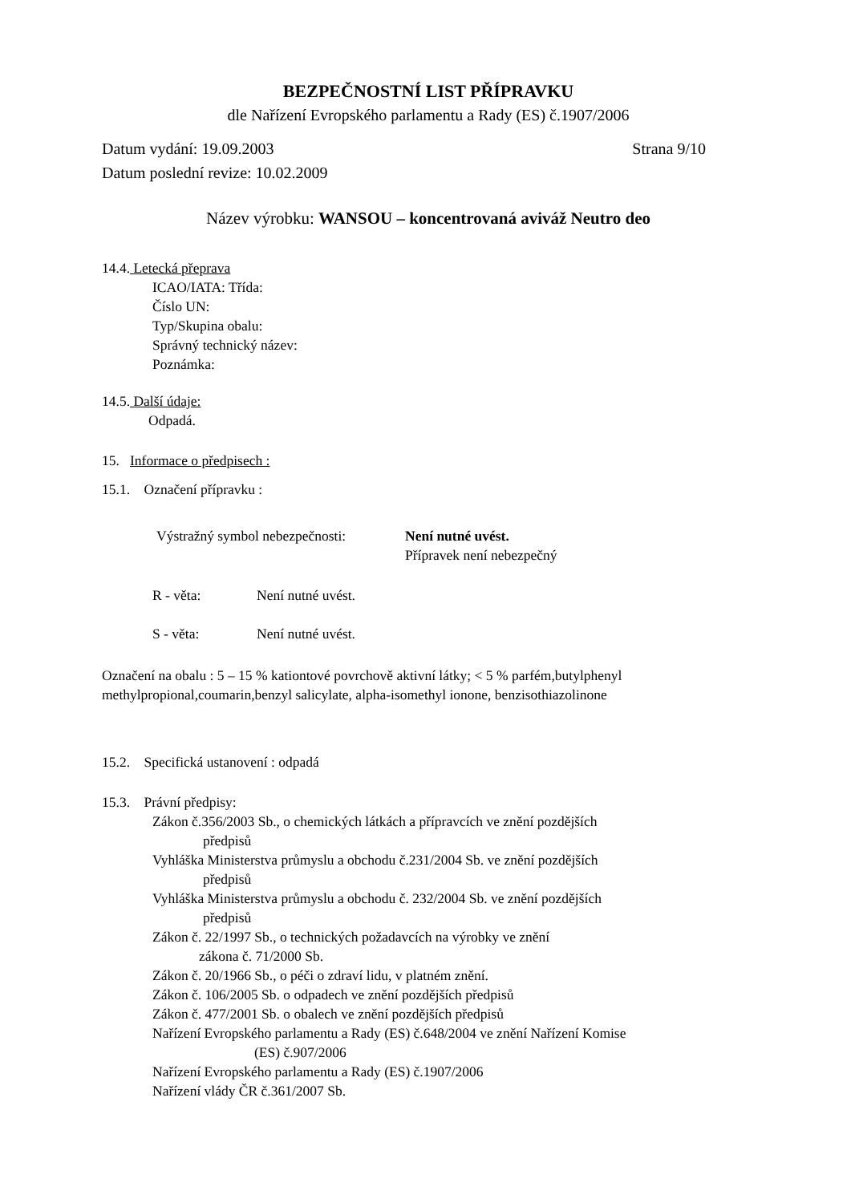BEZPEČNOSTNÍ LIST PŘÍPRAVKU
dle Nařízení Evropského parlamentu a Rady (ES) č.1907/2006
Datum vydání: 19.09.2003 Strana 9/10
Datum poslední revize: 10.02.2009
Název výrobku: WANSOU – koncentrovaná aviváž Neutro deo
14.4. Letecká přeprava
ICAO/IATA: Třída:
Číslo UN:
Typ/Skupina obalu:
Správný technický název:
Poznámka:
14.5. Další údaje:
Odpadá.
15. Informace o předpisech :
15.1. Označení přípravku :
Výstražný symbol nebezpečnosti: Není nutné uvést.
Přípravek není nebezpečný
R - věta: Není nutné uvést.
S - věta: Není nutné uvést.
Označení na obalu : 5 – 15 % kationtové povrchově aktivní látky; < 5 % parfém,butylphenyl methylpropional,coumarin,benzyl salicylate, alpha-isomethyl ionone, benzisothiazolinone
15.2. Specifická ustanovení : odpadá
15.3. Právní předpisy:
Zákon č.356/2003 Sb., o chemických látkách a přípravcích ve znění pozdějších
předpisů
Vyhláška Ministerstva průmyslu a obchodu č.231/2004 Sb. ve znění pozdějších
předpisů
Vyhláška Ministerstva průmyslu a obchodu č. 232/2004 Sb. ve znění pozdějších
předpisů
Zákon č. 22/1997 Sb., o technických požadavcích na výrobky ve znění
zákona č. 71/2000 Sb.
Zákon č. 20/1966 Sb., o péči o zdraví lidu, v platném znění.
Zákon č. 106/2005 Sb. o odpadech ve znění pozdějších předpisů
Zákon č. 477/2001 Sb. o obalech ve znění pozdějších předpisů
Nařízení Evropského parlamentu a Rady (ES) č.648/2004 ve znění Nařízení Komise
(ES) č.907/2006
Nařízení Evropského parlamentu a Rady (ES) č.1907/2006
Nařízení vlády ČR č.361/2007 Sb.